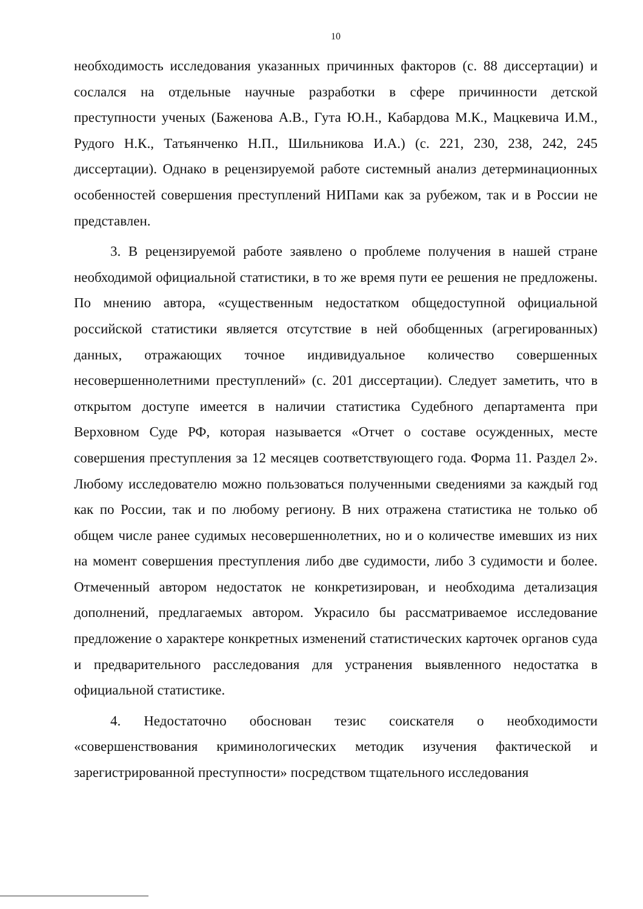10
необходимость исследования указанных причинных факторов (с. 88 диссертации) и сослался на отдельные научные разработки в сфере причинности детской преступности ученых (Баженова А.В., Гута Ю.Н., Кабардова М.К., Мацкевича И.М., Рудого Н.К., Татьянченко Н.П., Шильникова И.А.) (с. 221, 230, 238, 242, 245 диссертации). Однако в рецензируемой работе системный анализ детерминационных особенностей совершения преступлений НИПами как за рубежом, так и в России не представлен.
3. В рецензируемой работе заявлено о проблеме получения в нашей стране необходимой официальной статистики, в то же время пути ее решения не предложены. По мнению автора, «существенным недостатком общедоступной официальной российской статистики является отсутствие в ней обобщенных (агрегированных) данных, отражающих точное индивидуальное количество совершенных несовершеннолетними преступлений» (с. 201 диссертации). Следует заметить, что в открытом доступе имеется в наличии статистика Судебного департамента при Верховном Суде РФ, которая называется «Отчет о составе осужденных, месте совершения преступления за 12 месяцев соответствующего года. Форма 11. Раздел 2». Любому исследователю можно пользоваться полученными сведениями за каждый год как по России, так и по любому региону. В них отражена статистика не только об общем числе ранее судимых несовершеннолетних, но и о количестве имевших из них на момент совершения преступления либо две судимости, либо 3 судимости и более. Отмеченный автором недостаток не конкретизирован, и необходима детализация дополнений, предлагаемых автором. Украсило бы рассматриваемое исследование предложение о характере конкретных изменений статистических карточек органов суда и предварительного расследования для устранения выявленного недостатка в официальной статистике.
4. Недостаточно обоснован тезис соискателя о необходимости «совершенствования криминологических методик изучения фактической и зарегистрированной преступности» посредством тщательного исследования